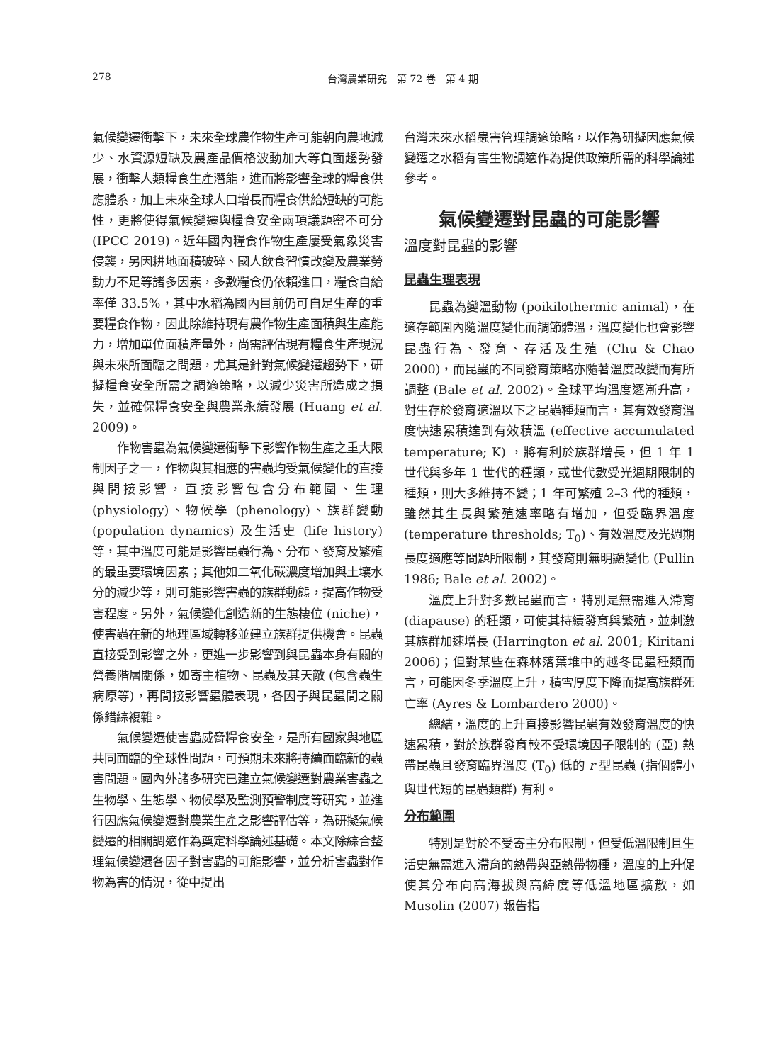278
台灣農業研究　第 72 卷　第 4 期
氣候變遷衝擊下，未來全球農作物生產可能朝向農地減少、水資源短缺及農產品價格波動加大等負面趨勢發展，衝擊人類糧食生產潛能，進而將影響全球的糧食供應體系，加上未來全球人口增長而糧食供給短缺的可能性，更將使得氣候變遷與糧食安全兩項議題密不可分 (IPCC 2019)。近年國內糧食作物生產屢受氣象災害侵襲，另因耕地面積破碎、國人飲食習慣改變及農業勞動力不足等諸多因素，多數糧食仍依賴進口，糧食自給率僅 33.5%，其中水稻為國內目前仍可自足生產的重要糧食作物，因此除維持現有農作物生產面積與生產能力，增加單位面積產量外，尚需評估現有糧食生產現況與未來所面臨之問題，尤其是針對氣候變遷趨勢下，研擬糧食安全所需之調適策略，以減少災害所造成之損失，並確保糧食安全與農業永續發展 (Huang et al. 2009)。
作物害蟲為氣候變遷衝擊下影響作物生產之重大限制因子之一，作物與其相應的害蟲均受氣候變化的直接與間接影響，直接影響包含分布範圍、生理 (physiology)、物候學 (phenology)、族群變動 (population dynamics) 及生活史 (life history) 等，其中溫度可能是影響昆蟲行為、分布、發育及繁殖的最重要環境因素；其他如二氧化碳濃度增加與土壤水分的減少等，則可能影響害蟲的族群動態，提高作物受害程度。另外，氣候變化創造新的生態棲位 (niche)，使害蟲在新的地理區域轉移並建立族群提供機會。昆蟲直接受到影響之外，更進一步影響到與昆蟲本身有關的營養階層關係，如寄主植物、昆蟲及其天敵 (包含蟲生病原等)，再間接影響蟲體表現，各因子與昆蟲間之關係錯綜複雜。
氣候變遷使害蟲威脅糧食安全，是所有國家與地區共同面臨的全球性問題，可預期未來將持續面臨新的蟲害問題。國內外諸多研究已建立氣候變遷對農業害蟲之生物學、生態學、物候學及監測預警制度等研究，並進行因應氣候變遷對農業生產之影響評估等，為研擬氣候變遷的相關調適作為奠定科學論述基礎。本文除綜合整理氣候變遷各因子對害蟲的可能影響，並分析害蟲對作物為害的情況，從中提出
台灣未來水稻蟲害管理調適策略，以作為研擬因應氣候變遷之水稻有害生物調適作為提供政策所需的科學論述參考。
氣候變遷對昆蟲的可能影響
溫度對昆蟲的影響
昆蟲生理表現
昆蟲為變溫動物 (poikilothermic animal)，在適存範圍內隨溫度變化而調節體溫，溫度變化也會影響昆蟲行為、發育、存活及生殖 (Chu & Chao 2000)，而昆蟲的不同發育策略亦隨著溫度改變而有所調整 (Bale et al. 2002)。全球平均溫度逐漸升高，對生存於發育適溫以下之昆蟲種類而言，其有效發育溫度快速累積達到有效積溫 (effective accumulated temperature; K) ，將有利於族群增長，但 1 年 1 世代與多年 1 世代的種類，或世代數受光週期限制的種類，則大多維持不變；1 年可繁殖 2–3 代的種類，雖然其生長與繁殖速率略有增加，但受臨界溫度 (temperature thresholds; T<sub>0</sub>)、有效溫度及光週期長度適應等問題所限制，其發育則無明顯變化 (Pullin 1986; Bale et al. 2002)。
溫度上升對多數昆蟲而言，特別是無需進入滯育 (diapause) 的種類，可使其持續發育與繁殖，並刺激其族群加速增長 (Harrington et al. 2001; Kiritani 2006)；但對某些在森林落葉堆中的越冬昆蟲種類而言，可能因冬季溫度上升，積雪厚度下降而提高族群死亡率 (Ayres & Lombardero 2000)。
總結，溫度的上升直接影響昆蟲有效發育溫度的快速累積，對於族群發育較不受環境因子限制的 (亞) 熱帶昆蟲且發育臨界溫度 (T<sub>0</sub>) 低的 r 型昆蟲 (指個體小與世代短的昆蟲類群) 有利。
分布範圍
特別是對於不受寄主分布限制，但受低溫限制且生活史無需進入滯育的熱帶與亞熱帶物種，溫度的上升促使其分布向高海拔與高緯度等低溫地區擴散，如 Musolin (2007) 報告指